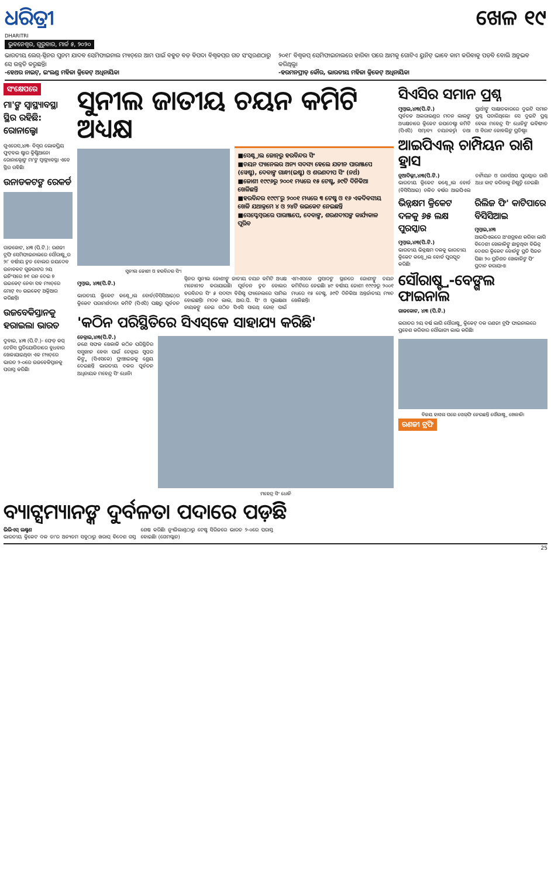ଧରିତ୍ରୀ
DHARITRI
ଭୁବନେଶ୍ୱର, ଗୁରୁବାର, ମାର୍ଚ୍ଚ ୫, ୨୦୨୦
ଖେଳ ୧୯
ଭାରତୀୟ ଲେଗ୍-ସ୍ପିନର ପୁନମ ଯାଦବ ସେମିଫାଇନାଲ ମ୍ୟାଚ୍‌ରେ ଆମ ପାଇଁ ବହୁତ ବଡ଼ ବିପଦ। ବିଶ୍ୱକପ୍‌ର ଗତ ସଂସ୍କରଣଠାରୁ ସେ ଉନ୍ନତି କରୁଛନ୍ତି।
-ହେଥର ନାଇଟ୍, ଇଂଲଣ୍ଡ ମହିଳା କ୍ରିକେଟ୍ ଅଧିନାୟିକା
୨୦୧୮ ବିଶ୍ୱକପ୍ ସେମିଫାଇନାଲରେ ହାରିବା ପରେ ଆମକୁ ଗୋଟିଏ ୟୁନିଟ୍ ଭାବେ କାମ କରିବାକୁ ପଡ଼ିବ ବୋଲି ଅନୁଭବ କରିଥିଲୁ।
-ହରମନପ୍ରୀତ୍ କୌର, ଭାରତୀୟ ମହିଳା କ୍ରିକେଟ୍ ଅଧିନାୟିକା
ସଂକ୍ଷେପରେ
ମା'ଙ୍କ ସ୍ୱାସ୍ଥ୍ୟାବସ୍ଥା ସ୍ଥିର ରହିଛି: ରୋନାଲ୍ଡୋ
ଗୁଏରେସ,୪।୩- ବିଶ୍ୱର ଲୋକପ୍ରିୟ ଫୁଟ୍‌ବଲ ଷ୍ଟାର କ୍ରିଷ୍ଟିଆନୋ ରୋନାଲ୍ଡୋଙ୍କ ମା'ଙ୍କ ସ୍ୱାସ୍ଥ୍ୟାବସ୍ଥା ଏବେ ସ୍ଥିର ରହିଛି।
ଉନାଡକଟଙ୍କ ରେକର୍ଡ
ରାଜକୋଟ, ୪।୩ (ପି.ଟି.): ରଣଜୀ ଟ୍ରଫି ସେମିଫାଇନାଲରେ ସୌରାଷ୍ଟ୍ରର ୨୮ ବର୍ଷୀୟ ଦ୍ରୁତ ବୋଲର ଜୟଦେବ ଉନାଡକଟ ଗୁଜରାଟର ୨ୟ ଇନିଂସରେ ୭୧ ରନ ଦେଇ ୭ ଉଇକେଟ୍ ନେବା ସହ ମ୍ୟାଚ୍‌ରେ ମୋଟ୍ ୧୦ ଉଇକେଟ୍ ଅକ୍ତିଆର କରିଛନ୍ତି।
ଉଜବେକିସ୍ତାନକୁ ହରାଇଲା ଭାରତ
ଦୁବାଇ, ୪।୩ (ପି.ଟି.)- ଫେଡ୍ କପ୍ ଟେନିସ ପ୍ରତିଯୋଗିତାରେ ବୁଧବାର ଖେଳାଯାଇଥିବା ଏକ ମ୍ୟାଚ୍‌ରେ ଭାରତ ୨-୦ରେ ଉଜବେକିସ୍ତାନକୁ ପରାସ୍ତ କରିଛି।
ସୁନୀଲ ଜାତୀୟ ଚୟନ କମିଟି ଅଧ୍ୟକ୍ଷ
ସୁନୀଲ ଜୋଶୀ ଓ ହରବିନ୍ଦର ସିଂ।
■ସେଣ୍ଟ୍ରାଲ ଜୋନ୍‌ରୁ ହରବିନ୍ଦର ସିଂ
■ଚୟନ ପ୍ୟାନେଲର ଅନ୍ୟ ସଦସ୍ୟ ହେଲେ ଯତୀନ ପାରାଞ୍ଜପେ (ୱେଷ୍ଟ), ଦେବାଙ୍ଗ ଗାନ୍ଧୀ(ଇଷ୍ଟ) ଓ ଶରଣଦୀପ ସିଂ (ନର୍ଥ)
■ଜୋଶୀ ୧୯୯୬ରୁ ୨୦୦୧ ମଧ୍ୟରେ ୧୫ ଟେଷ୍ଟ, ୬୯ଟି ଦିନିକିଆ ଖେଳିଛନ୍ତି
■ହରବିନ୍ଦର ୧୯୯୮ରୁ ୨୦୦୧ ମଧ୍ୟରେ ୩ ଟେଷ୍ଟ ଓ ୧୬ ଏକଦିବସୀୟ ଖେଳି ଯଥାକ୍ରମେ ୪ ଓ ୨୪ଟି ଉଇକେଟ ନେଇଛନ୍ତି
■ସେପ୍ଟେମ୍ବରରେ ପାରାଞ୍ଜପେ, ଦେବାଙ୍ଗ, ଶରଣଦୀପଙ୍କ କାର୍ଯ୍ୟକାଳ ପୂରିବ
ମୁମ୍ବାଇ, ୪।୩(ପି.ଟି.)
ଭାରତୀୟ କ୍ରିକେଟ କଣ୍ଟ୍ରୋଲ ବୋର୍ଡ(ବିସିସିଆଇ)ର କ୍ରିକେଟ ପରାମର୍ଶଦାତା କମିଟି (ସିଏସି) ପକ୍ଷରୁ ପୂର୍ବତନ ସ୍ପିନର ସୁନୀଲ ଜୋଶୀଙ୍କୁ ଜାତୀୟ ଚୟନ କମିଟି ଅଧ୍ୟକ୍ଷ ମନୋନୀତ କରାଯାଇଛି। ପୂର୍ବତନ ଦ୍ରୁତ ବୋଲର ହରବିନ୍ଦର ସିଂ ୫ ସଦସ୍ୟ ବିଶିଷ୍ଟ ପ୍ୟାନେଲରେ ସାମିଲ ହୋଇଛନ୍ତି। ମଦନ ଲାଲ, ଆର.ପି. ସିଂ ଓ ସୁଲକ୍ଷଣା ନାୟକଙ୍କୁ ନେଇ ଗଠିତ ସିଏସି ସାଉଥ୍ ଜୋନ୍ ପାଇଁ ଏମଏସକେ ପ୍ରସାଦଙ୍କ ସ୍ଥାନରେ ଜୋଶୀଙ୍କୁ ଚୟନ କମିଟିରେ ନେଇଛି। ୪୯ ବର୍ଷୀୟ ଜୋଶୀ ୧୯୯୬ରୁ ୨୦୦୧ ମଧ୍ୟରେ ୧୫ ଟେଷ୍ଟ, ୬୯ଟି ଦିନିକିଆ ଅନ୍ତର୍ଜାତୀୟ ମ୍ୟାଚ ଖେଳିଛନ୍ତି।
'କଠିନ ପରିସ୍ଥିତିରେ ସିଏସ୍‌କେ ସାହାଯ୍ୟ କରିଛି'
ଚେନ୍ନାଇ,୪।୩(ପି.ଟି.)
ଜଣେ ସଫଳ ଖେଳାଳି କଠିନ ପରିସ୍ଥିତିର ସମ୍ମୁଖୀନ ହେବା ପାଇଁ ଚେନ୍ନାଇ ସୁପର କିଙ୍ଗ୍ସ (ସିଏସକେ) ଫ୍ରାଞ୍ଚାଇଜକୁ ଶ୍ରେୟ ଦେଇଛନ୍ତି ଭାରତୀୟ ଦଳର ପୂର୍ବତନ ଅଧିନାୟକ ମହେନ୍ଦ୍ର ସିଂ ଧୋନି।
ମହେନ୍ଦ୍ର ସିଂ ଧୋନି
ସିଏସିର ସମାନ ପ୍ରଶ୍ନ
ମୁମ୍ବାଇ,୪।୩(ପି.ଟି.)
ପୂର୍ବତନ ଅଲରାଉଣ୍ଡର ମଦନ ଲାଲଙ୍କ ଅଧ୍ୟକ୍ଷତାରେ କ୍ରିକେଟ ଉପଦେଷ୍ଟା କମିଟି (ସିଏସି) ସମ୍ଭାବ୍ୟ ଚୟନକର୍ତ୍ତା ତଥା ପ୍ରାର୍ଥୀଙ୍କୁ ସାକ୍ଷାତକାରରେ ଦୁଇଟି ସମାନ ପ୍ରଶ୍ନ ପଚାରିଥିଲେ। ସେ ଦୁଇଟି ପ୍ରଶ୍ନ ହେଲା ମହେନ୍ଦ୍ର ସିଂ ଧୋନିଙ୍କ ଭବିଷ୍ୟତ ଓ ବିରାଟ କୋହଲିଙ୍କ ପ୍ରତିଷ୍ଠା।
ଆଇପିଏଲ୍ ଚାମ୍ପିୟନ ରାଶି ହ୍ରାସ
ନୂଆଦିଲ୍ଲୀ,୪।୩(ପି.ଟି.)
ଭାରତୀୟ କ୍ରିକେଟ କଣ୍ଟ୍ରୋଲ ବୋର୍ଡ (ବିସିସିଆଇ) ଚଳିତ ବର୍ଷର ଆଇପିଏଲ ଚାମ୍ପିୟନ ଓ ରନର୍ସଅପ ପୁରସ୍କାର ରାଶି ଅଧା କାଟ୍ କରିବାକୁ ନିଷ୍ପତ୍ତି ନେଇଛି।
ଭିନ୍ନକ୍ଷମ କ୍ରିକେଟ ଦଳକୁ ୬୫ ଲକ୍ଷ ପୁରସ୍କାର
ମୁମ୍ବାଇ,୪।୩(ପି.ଟି.)
ଭାରତୀୟ ଭିନ୍ନକ୍ଷମ ଦଳକୁ ଭାରତୀୟ କ୍ରିକେଟ କଣ୍ଟ୍ରୋଲ ବୋର୍ଡ ପୁରସ୍କୃତ କରିଛି।
ରିଲିଜ ଫି' କାଟିପାରେ ବିସିସିଆଇ
ମୁମ୍ବାଇ,୪।୩
ଆଇପିଏଲରେ ଅଂଶଗ୍ରହଣ କରିବା ଲାଗି ବିଦେଶୀ ଖେଳାଳିଙ୍କୁ ଛାଡୁଥିବା ବିଭିନ୍ନ ଦେଶର କ୍ରିକେଟ ବୋର୍ଡଙ୍କୁ ପ୍ରତି ସିଜନ ପିଛା ୨୦ ପ୍ରତିଶତ ଖେଳାଳିଙ୍କ ଫି' ପ୍ରଦାନ କରାଯାଏ।
ସୌରାଷ୍ଟ୍ର-ବେଙ୍ଗଲ ଫାଇନାଲ
ରାଜକୋଟ, ୪।୩ (ପି.ଟି.)
ଲଗାତର ୨ୟ ବର୍ଷ ଲାଗି ସୌରାଷ୍ଟ୍ର କ୍ରିକେଟ୍ ଦଳ ରଣଜୀ ଟ୍ରଫି ଫାଇନାଲରେ ପ୍ରବେଶ କରିବାର ସୌଭାଗ୍ୟ ଲାଭ କରିଛି।
ବିଜୟ ହାସଲ ପରେ ସେଲ୍‌ଫି ନେଉଛନ୍ତି ସୌରାଷ୍ଟ୍ର ଖେଳାଳି।
ରଣଜୀ ଟ୍ରଫି
ବ୍ୟାଟ୍ସମ୍ୟାନଙ୍କ ଦୁର୍ବଳତା ପଦାରେ ପଡ଼ିଛି
ଭିଭିଏସ୍ ଲକ୍ଷ୍ମଣ
ଭାରତୀୟ କ୍ରିକେଟ ଦଳ ତା'ର ଅନ୍ୟତମ ସବୁଠାରୁ ଖରାପ୍ ବିଦେଶ ଗସ୍ତ ଶେଷ କରିଛି। ନ୍ୟୁଜିଲାଣ୍ଡଠାରୁ ଟେଷ୍ଟ ସିରିଜରେ ଭାରତ ୨-୦ରେ ପରାସ୍ତ ହୋଇଛି। (ଗେମପ୍ଲାନ)
25